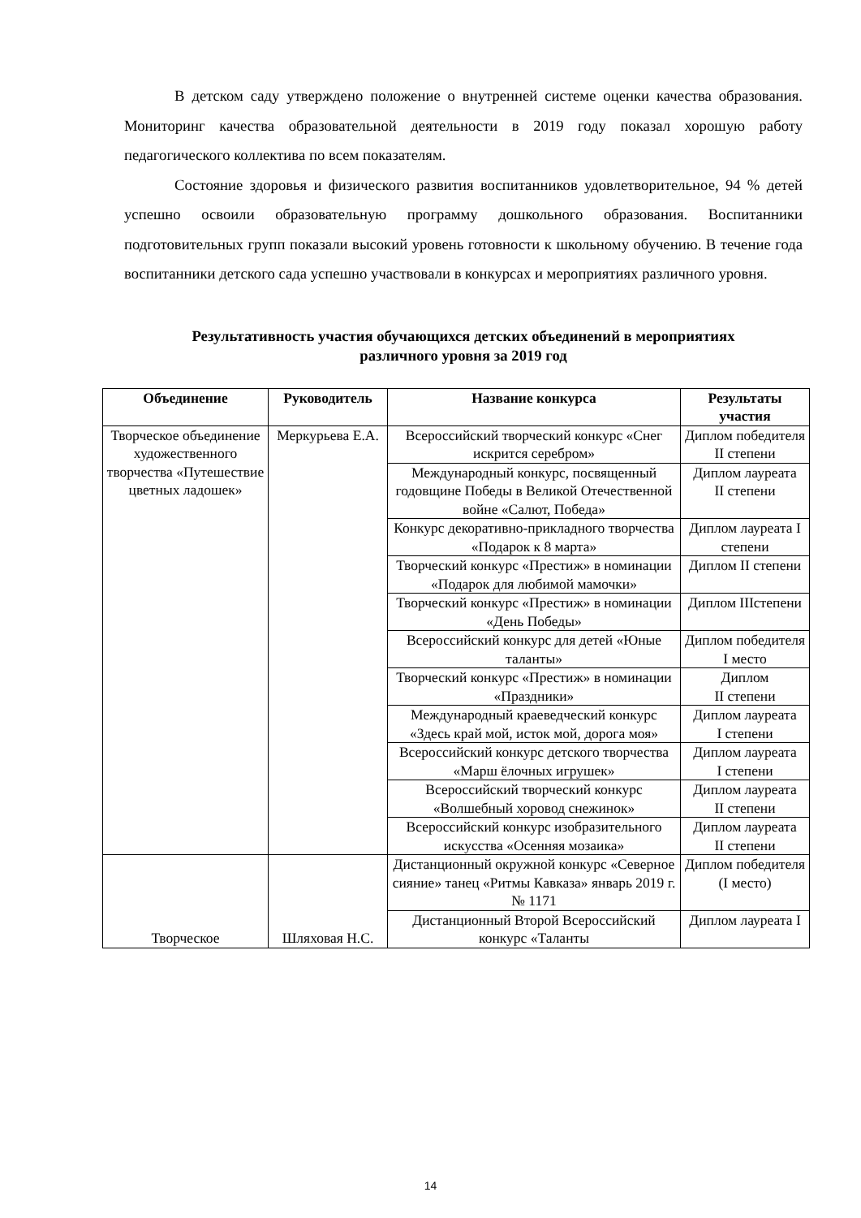В детском саду утверждено положение о внутренней системе оценки качества образования. Мониторинг качества образовательной деятельности в 2019 году показал хорошую работу педагогического коллектива по всем показателям.
Состояние здоровья и физического развития воспитанников удовлетворительное, 94 % детей успешно освоили образовательную программу дошкольного образования. Воспитанники подготовительных групп показали высокий уровень готовности к школьному обучению. В течение года воспитанники детского сада успешно участвовали в конкурсах и мероприятиях различного уровня.
Результативность участия обучающихся детских объединений в мероприятиях
различного уровня за 2019 год
| Объединение | Руководитель | Название конкурса | Результаты участия |
| --- | --- | --- | --- |
| Творческое объединение художественного творчества «Путешествие цветных ладошек» | Меркурьева Е.А. | Всероссийский творческий конкурс «Снег искрится серебром» | Диплом победителя II степени |
| | | Международный конкурс, посвященный годовщине Победы в Великой Отечественной войне «Салют, Победа» | Диплом лауреата II степени |
| | | Конкурс декоративно-прикладного творчества «Подарок к 8 марта» | Диплом лауреата I степени |
| | | Творческий конкурс «Престиж» в номинации «Подарок для любимой мамочки» | Диплом II степени |
| | | Творческий конкурс «Престиж» в номинации «День Победы» | Диплом IIIстепени |
| | | Всероссийский конкурс для детей «Юные таланты» | Диплом победителя I место |
| | | Творческий конкурс «Престиж» в номинации «Праздники» | Диплом II степени |
| | | Международный краеведческий конкурс «Здесь край мой, исток мой, дорога моя» | Диплом лауреата I степени |
| | | Всероссийский конкурс детского творчества «Марш ёлочных игрушек» | Диплом лауреата I степени |
| | | Всероссийский творческий конкурс «Волшебный хоровод снежинок» | Диплом лауреата II степени |
| | | Всероссийский конкурс изобразительного искусства «Осенняя мозаика» | Диплом лауреата II степени |
| Творческое | Шляховая Н.С. | Дистанционный окружной конкурс «Северное сияние» танец «Ритмы Кавказа» январь 2019 г. № 1171 | Диплом победителя (I место) |
| | | Дистанционный Второй Всероссийский конкурс «Таланты | Диплом лауреата I |
14